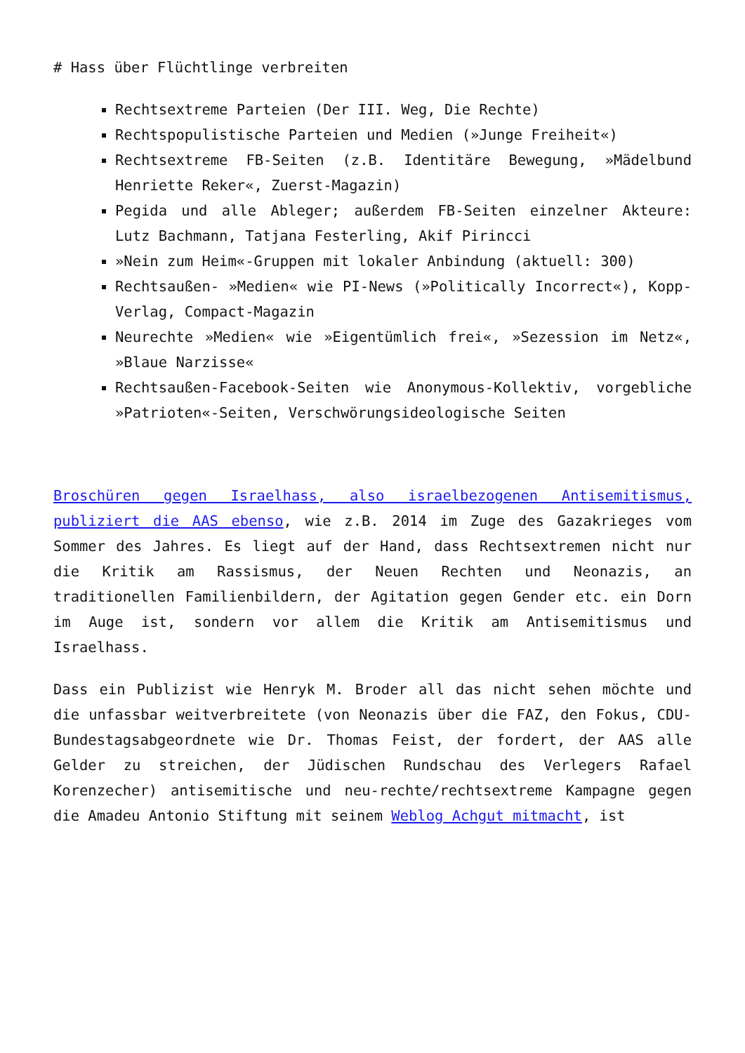# Hass über Flüchtlinge verbreiten
Rechtsextreme Parteien (Der III. Weg, Die Rechte)
Rechtspopulistische Parteien und Medien (»Junge Freiheit«)
Rechtsextreme FB-Seiten (z.B. Identitäre Bewegung, »Mädelbund Henriette Reker«, Zuerst-Magazin)
Pegida und alle Ableger; außerdem FB-Seiten einzelner Akteure: Lutz Bachmann, Tatjana Festerling, Akif Pirincci
»Nein zum Heim«-Gruppen mit lokaler Anbindung (aktuell: 300)
Rechtsaußen- »Medien« wie PI-News (»Politically Incorrect«), Kopp-Verlag, Compact-Magazin
Neurechte »Medien« wie »Eigentümlich frei«, »Sezession im Netz«, »Blaue Narzisse«
Rechtsaußen-Facebook-Seiten wie Anonymous-Kollektiv, vorgebliche »Patrioten«-Seiten, Verschwörungsideologische Seiten
Broschüren gegen Israelhass, also israelbezogenen Antisemitismus, publiziert die AAS ebenso, wie z.B. 2014 im Zuge des Gazakrieges vom Sommer des Jahres. Es liegt auf der Hand, dass Rechtsextremen nicht nur die Kritik am Rassismus, der Neuen Rechten und Neonazis, an traditionellen Familienbildern, der Agitation gegen Gender etc. ein Dorn im Auge ist, sondern vor allem die Kritik am Antisemitismus und Israelhass.
Dass ein Publizist wie Henryk M. Broder all das nicht sehen möchte und die unfassbar weitverbreitete (von Neonazis über die FAZ, den Fokus, CDU-Bundestagsabgeordnete wie Dr. Thomas Feist, der fordert, der AAS alle Gelder zu streichen, der Jüdischen Rundschau des Verlegers Rafael Korenzecher) antisemitische und neu-rechte/rechtsextreme Kampagne gegen die Amadeu Antonio Stiftung mit seinem Weblog Achgut mitmacht, ist